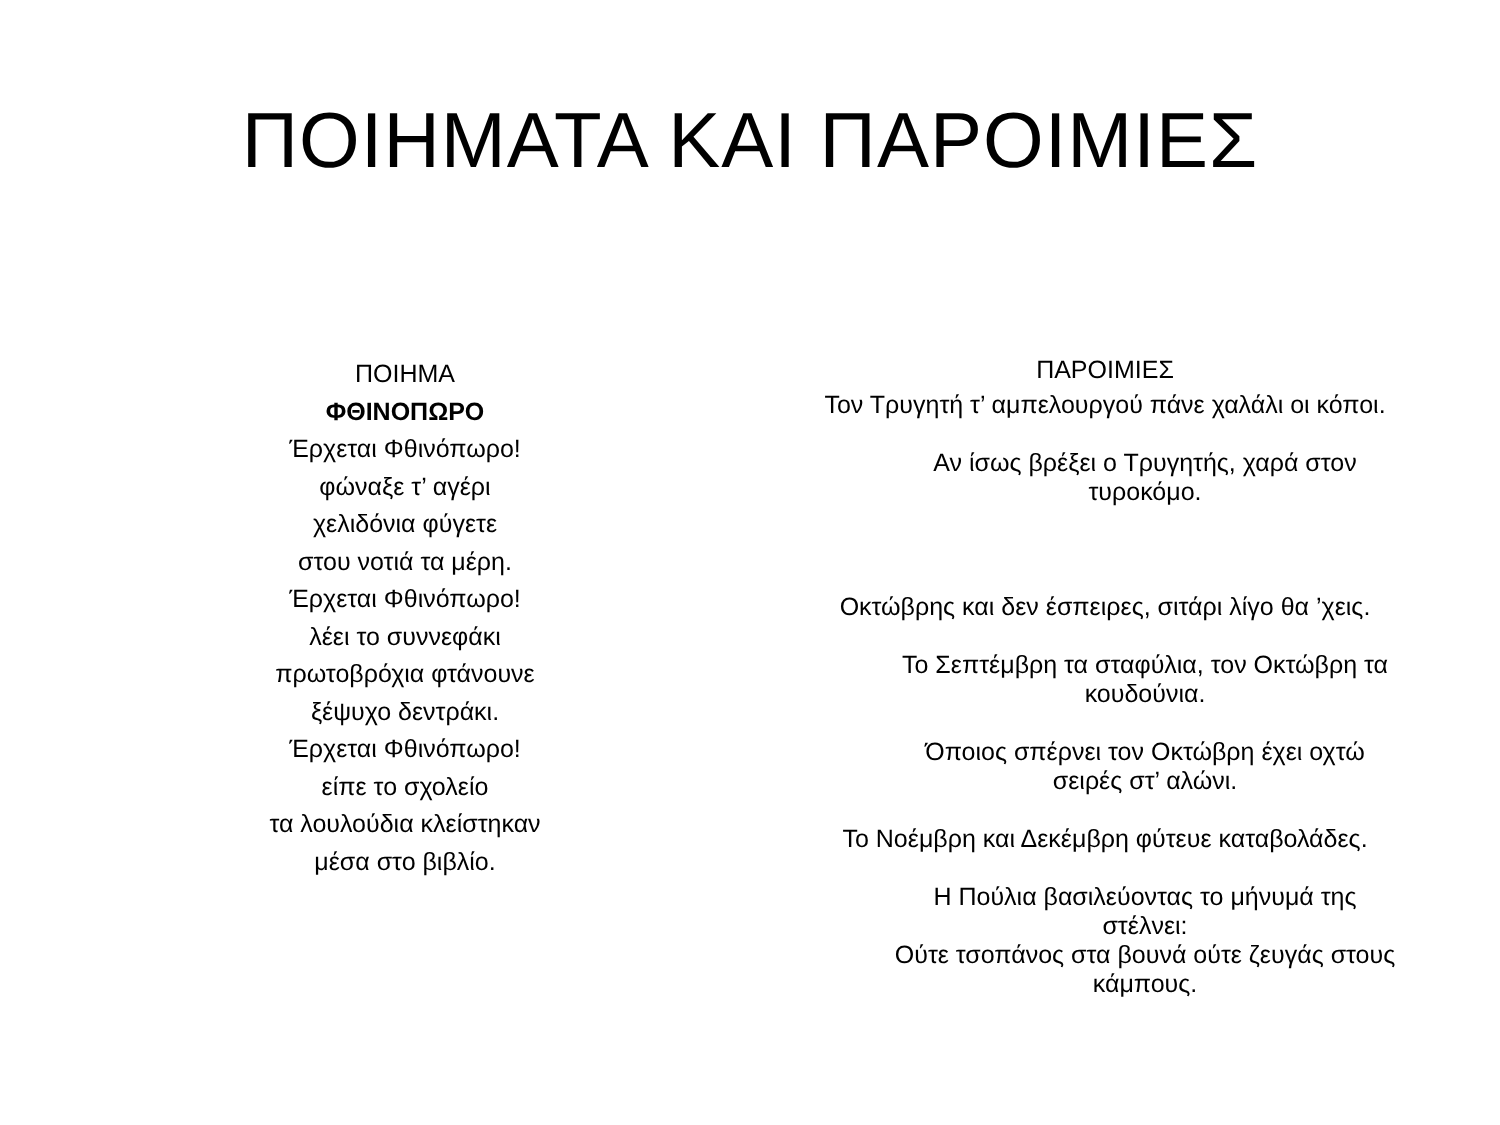ΠΟΙΗΜΑΤΑ ΚΑΙ ΠΑΡΟΙΜΙΕΣ
ΠΟΙΗΜΑ
ΦΘΙΝΟΠΩΡΟ
Έρχεται Φθινόπωρο!
φώναξε τ’ αγέρι
χελιδόνια φύγετε
στου νοτιά τα μέρη.
Έρχεται Φθινόπωρο!
λέει το συννεφάκι
πρωτοβρόχια φτάνουνε
ξέψυχο δεντράκι.
Έρχεται Φθινόπωρο!
είπε το σχολείο
τα λουλούδια κλείστηκαν
μέσα στο βιβλίο.
ΠΑΡΟΙΜΙΕΣ
Τον Τρυγητή τ’ αμπελουργού πάνε χαλάλι οι κόποι.
Αν ίσως βρέξει ο Τρυγητής, χαρά στον τυροκόμο.
Οκτώβρης και δεν έσπειρες, σιτάρι λίγο θα ’χεις.
Το Σεπτέμβρη τα σταφύλια, τον Οκτώβρη τα κουδούνια.
Όποιος σπέρνει τον Οκτώβρη έχει οχτώ σειρές στ’ αλώνι.
Το Νοέμβρη και Δεκέμβρη φύτευε καταβολάδες.
Η Πούλια βασιλεύοντας το μήνυμά της στέλνει:
Ούτε τσοπάνος στα βουνά ούτε ζευγάς στους κάμπους.